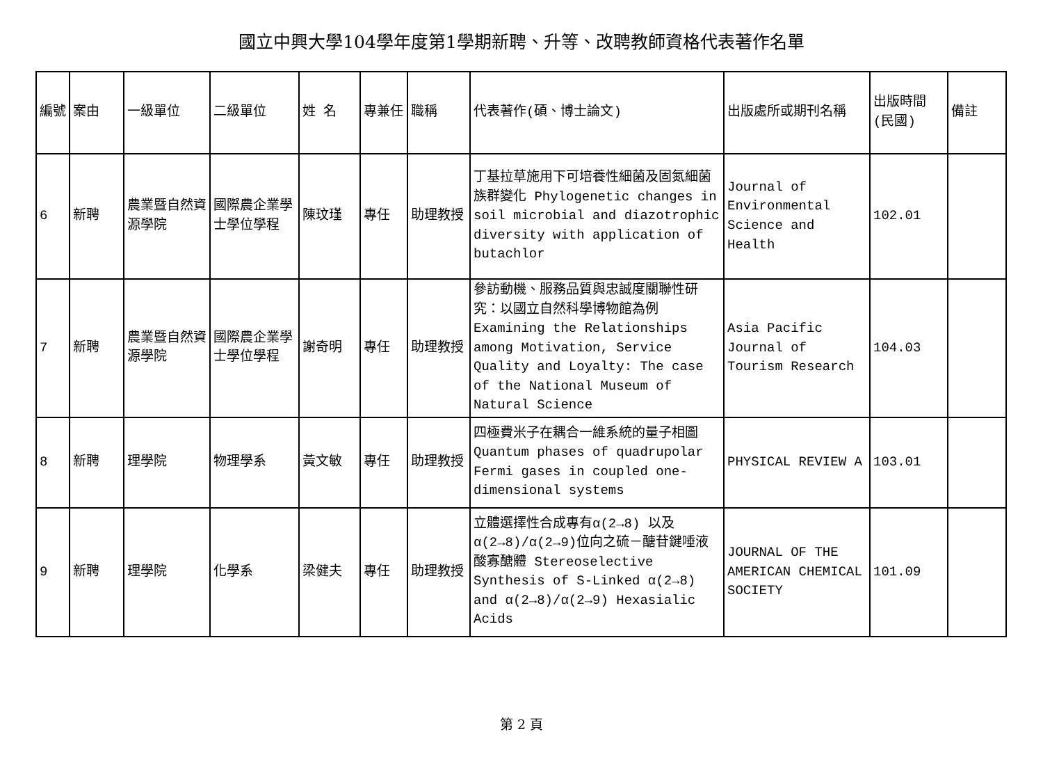國立中興大學104學年度第1學期新聘、升等、改聘教師資格代表著作名單
| 編號 | 案由 | 一級單位 | 二級單位 | 姓 名 | 專兼任 | 職稱 | 代表著作(碩、博士論文) | 出版處所或期刊名稱 | 出版時間(民國) | 備註 |
| --- | --- | --- | --- | --- | --- | --- | --- | --- | --- | --- |
| 6 | 新聘 | 農業暨自然資源學院 | 國際農企業學士學位學程 | 陳玟瑾 | 專任 | 助理教授 | 丁基拉草施用下可培養性細菌及固氮細菌族群變化 Phylogenetic changes in soil microbial and diazotrophic diversity with application of butachlor | Journal of Environmental Science and Health | 102.01 | |
| 7 | 新聘 | 農業暨自然資源學院 | 國際農企業學士學位學程 | 謝奇明 | 專任 | 助理教授 | 參訪動機、服務品質與忠誠度關聯性研究：以國立自然科學博物館為例 Examining the Relationships among Motivation, Service Quality and Loyalty: The case of the National Museum of Natural Science | Asia Pacific Journal of Tourism Research | 104.03 | |
| 8 | 新聘 | 理學院 | 物理學系 | 黃文敏 | 專任 | 助理教授 | 四極費米子在耦合一維系統的量子相圖Quantum phases of quadrupolar Fermi gases in coupled one-dimensional systems | PHYSICAL REVIEW A | 103.01 | |
| 9 | 新聘 | 理學院 | 化學系 | 梁健夫 | 專任 | 助理教授 | 立體選擇性合成專有α(2→8) 以及α(2→8)/α(2→9)位向之硫－醣苷鍵唾液酸寡醣體 Stereoselective Synthesis of S-Linked α(2→8) and α(2→8)/α(2→9) Hexasialic Acids | JOURNAL OF THE AMERICAN CHEMICAL SOCIETY | 101.09 | |
第 2 頁